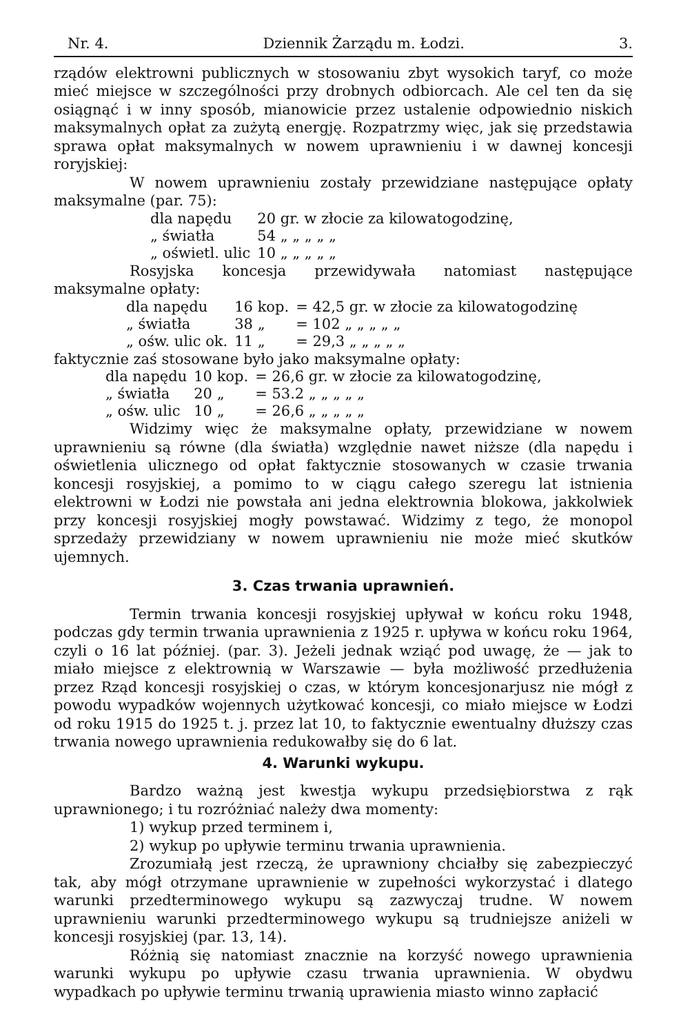Nr. 4. Dziennik Żarządu m. Łodzi. 3.
rządów elektrowni publicznych w stosowaniu zbyt wysokich taryf, co może mieć miejsce w szczególności przy drobnych odbiorcach. Ale cel ten da się osiągnąć i w inny sposób, mianowicie przez ustalenie odpowiednio niskich maksymalnych opłat za zużytą energję. Rozpatrzmy więc, jak się przedstawia sprawa opłat maksymalnych w nowem uprawnieniu i w dawnej koncesji roryjskiej:
W nowem uprawnieniu zostały przewidziane następujące opłaty maksymalne (par. 75):
| dla napędu | 20 gr. w złocie za kilowatogodzinę, |
| „ światła | 54 „ „ „ „ „ |
| „ oświetl. ulic | 10 „ „ „ „ „ |
Rosyjska koncesja przewidywała natomiast następujące maksymalne opłaty:
| dla napędu | 16 kop. | = 42,5 gr. w złocie za kilowatogodzinę |
| „ światła | 38 „ | = 102 „ „ „ „ „ |
| „ ośw. ulic ok. | 11 „ | = 29,3 „ „ „ „ „ |
faktycznie zaś stosowane było jako maksymalne opłaty:
| dla napędu | 10 kop. | = 26,6 gr. w złocie za kilowatogodzinę, |
| „ światła | 20 „ | = 53.2 „ „ „ „ „ |
| „ ośw. ulic | 10 „ | = 26,6 „ „ „ „ „ |
Widzimy więc że maksymalne opłaty, przewidziane w nowem uprawnieniu są równe (dla światła) względnie nawet niższe (dla napędu i oświetlenia ulicznego od opłat faktycznie stosowanych w czasie trwania koncesji rosyjskiej, a pomimo to w ciągu całego szeregu lat istnienia elektrowni w Łodzi nie powstała ani jedna elektrownia blokowa, jakkolwiek przy koncesji rosyjskiej mogły powstawać. Widzimy z tego, że monopol sprzedaży przewidziany w nowem uprawnieniu nie może mieć skutków ujemnych.
3. Czas trwania uprawnień.
Termin trwania koncesji rosyjskiej upływał w końcu roku 1948, podczas gdy termin trwania uprawnienia z 1925 r. upływa w końcu roku 1964, czyli o 16 lat później. (par. 3). Jeżeli jednak wziąć pod uwagę, że — jak to miało miejsce z elektrownią w Warszawie — była możliwość przedłużenia przez Rząd koncesji rosyjskiej o czas, w którym koncesjonarjusz nie mógł z powodu wypadków wojennych użytkować koncesji, co miało miejsce w Łodzi od roku 1915 do 1925 t. j. przez lat 10, to faktycznie ewentualny dłuższy czas trwania nowego uprawnienia redukowałby się do 6 lat.
4. Warunki wykupu.
Bardzo ważną jest kwestja wykupu przedsiębiorstwa z rąk uprawnionego; i tu rozróżniać należy dwa momenty:
1) wykup przed terminem i,
2) wykup po upływie terminu trwania uprawnienia.
Zrozumiałą jest rzeczą, że uprawniony chciałby się zabezpieczyć tak, aby mógł otrzymane uprawnienie w zupełności wykorzystać i dlatego warunki przedterminowego wykupu są zazwyczaj trudne. W nowem uprawnieniu warunki przedterminowego wykupu są trudniejsze aniżeli w koncesji rosyjskiej (par. 13, 14).
Różnią się natomiast znacznie na korzyść nowego uprawnienia warunki wykupu po upływie czasu trwania uprawnienia. W obydwu wypadkach po upływie terminu trwanią uprawienia miasto winno zapłacić